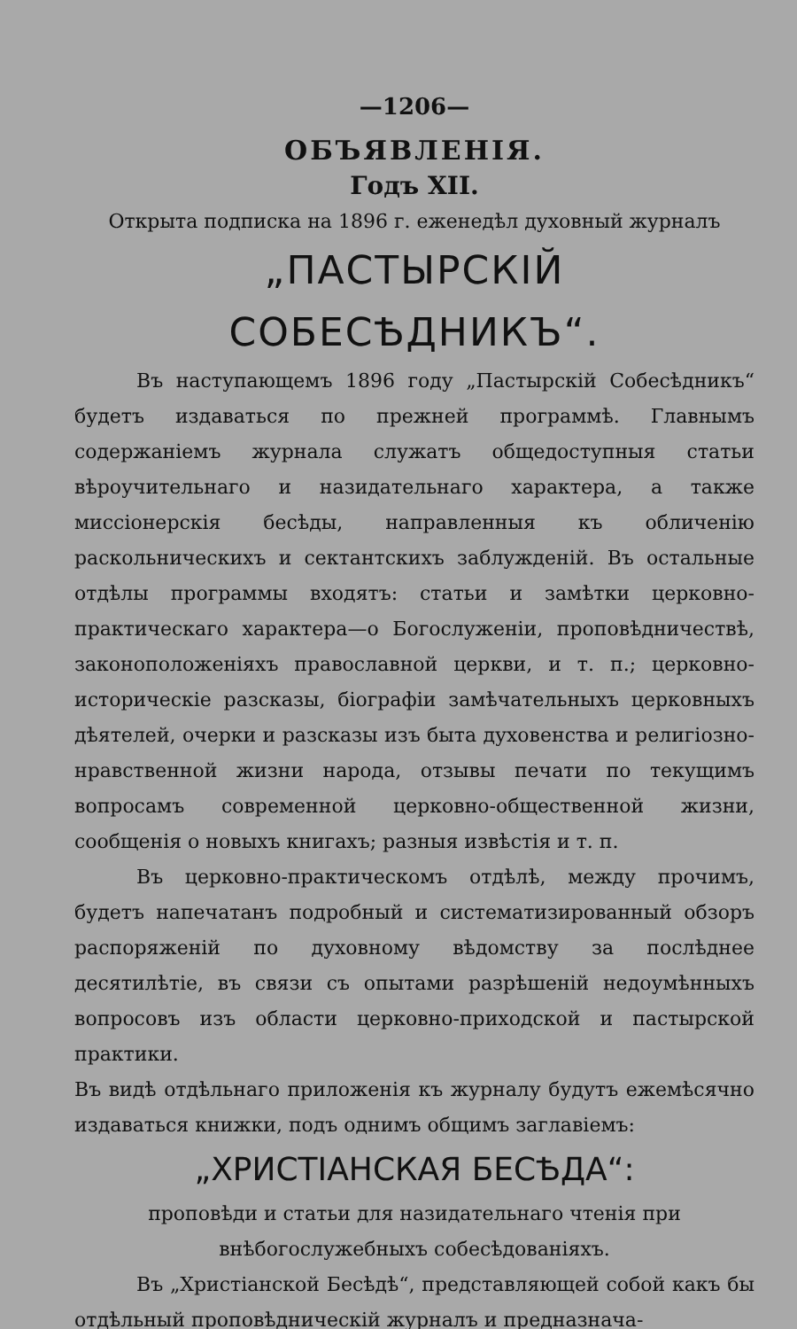—1206—
ОБЪЯВЛЕНІЯ.
Годъ XII.
Открыта подписка на 1896 г. еженедѣл духовный журналъ
„ПАСТЫРСКІЙ СОБЕСѢДНИКЪ“.
Въ наступающемъ 1896 году „Пастырскій Собесѣдникъ“ будетъ издаваться по прежней программѣ. Главнымъ содержаніемъ журнала служатъ общедоступныя статьи вѣроучительнаго и назидательнаго характера, а также миссіонерскія бесѣды, направленныя къ обличенію раскольническихъ и сектантскихъ заблужденій. Въ остальные отдѣлы программы входятъ: статьи и замѣтки церковно-практическаго характера—о Богослуженіи, проповѣдничествѣ, законоположеніяхъ православной церкви, и т. п.; церковно-историческіе разсказы, біографіи замѣчательныхъ церковныхъ дѣятелей, очерки и разсказы изъ быта духовенства и религіозно-нравственной жизни народа, отзывы печати по текущимъ вопросамъ современной церковно-общественной жизни, сообщенія о новыхъ книгахъ; разныя извѣстія и т. п.
Въ церковно-практическомъ отдѣлѣ, между прочимъ, будетъ напечатанъ подробный и систематизированный обзоръ распоряженій по духовному вѣдомству за послѣднее десятилѣтіе, въ связи съ опытами разрѣшеній недоумѣнныхъ вопросовъ изъ области церковно-приходской и пастырской практики.
Въ видѣ отдѣльнаго приложенія къ журналу будутъ ежемѣсячно издаваться книжки, подъ однимъ общимъ заглавіемъ:
„ХРИСТІАНСКАЯ БЕСѢДА“:
проповѣди и статьи для назидательнаго чтенія при внѣбогослужебныхъ собесѣдованіяхъ.
Въ „Христіанской Бесѣдѣ“, представляющей собой какъ бы отдѣльный проповѣдническій журналъ и предназнача-